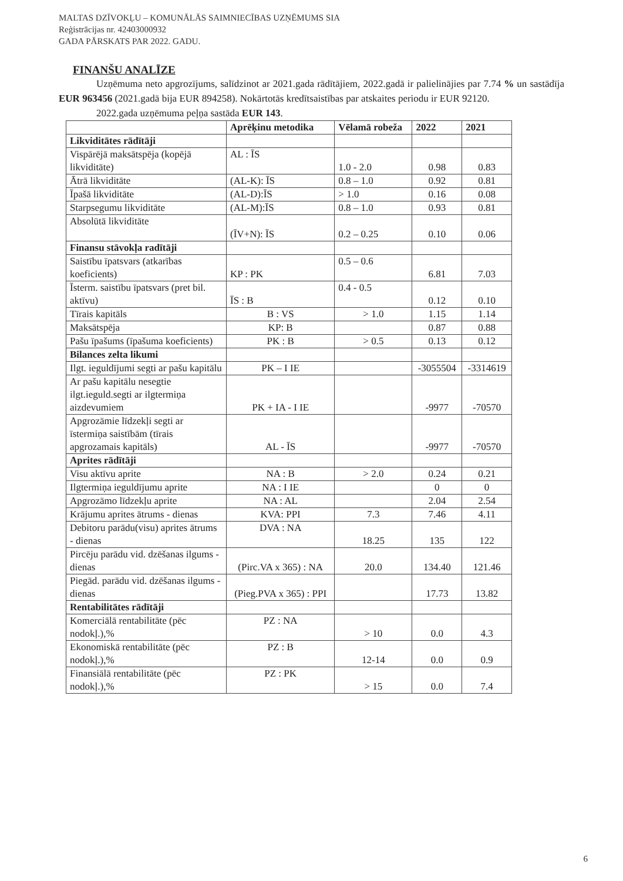MALTAS DZĪVOKĻU – KOMUNĀLĀS SAIMNIECĪBAS UZŅĒMUMS SIA
Reģistrācijas nr. 42403000932
GADA PĀRSKATS PAR 2022. GADU.
FINANŠU ANALĪZE
Uzņēmuma neto apgrozījums, salīdzinot ar 2021.gada rādītājiem, 2022.gadā ir palielinājies par 7.74 % un sastādīja EUR 963456 (2021.gadā bija EUR 894258). Nokārtotās kredītsaistības par atskaites periodu ir EUR 92120.
2022.gada uzņēmuma peļņa sastāda EUR 143.
| | Aprēķinu metodika | Vēlamā robeža | 2022 | 2021 |
| --- | --- | --- | --- | --- |
| Likviditātes rādītāji | | | | |
| Vispārējā maksātspēja (kopējā likviditāte) | AL : ĪS | 1.0 - 2.0 | 0.98 | 0.83 |
| Ātrā likviditāte | (AL-K): ĪS | 0.8 – 1.0 | 0.92 | 0.81 |
| Īpašā likviditāte | (AL-D):ĪS | > 1.0 | 0.16 | 0.08 |
| Starpsegumu likviditāte | (AL-M):ĪS | 0.8 – 1.0 | 0.93 | 0.81 |
| Absolūtā likviditāte | (ĪV+N): ĪS | 0.2 – 0.25 | 0.10 | 0.06 |
| Finansu stāvokļa radītāji | | | | |
| Saistību īpatsvars (atkarības koeficients) | KP : PK | 0.5 – 0.6 | 6.81 | 7.03 |
| Īsterm. saistību īpatsvars (pret bil. aktīvu) | ĪS : B | 0.4 - 0.5 | 0.12 | 0.10 |
| Tīrais kapitāls | B : VS | > 1.0 | 1.15 | 1.14 |
| Maksātspēja | KP: B | | 0.87 | 0.88 |
| Pašu īpašums (īpašuma koeficients) | PK : B | > 0.5 | 0.13 | 0.12 |
| Bilances zelta likumi | | | | |
| Ilgt. ieguldījumi segti ar pašu kapitālu | PK – I IE | | -3055504 | -3314619 |
| Ar pašu kapitālu nesegtie ilgt.ieguld.segti ar ilgtermiņa aizdevumiem | PK + IA - I IE | | -9977 | -70570 |
| Apgrozāmie līdzekļi segti ar īstermiņa saistībām (tīrais apgrozamais kapitāls) | AL - ĪS | | -9977 | -70570 |
| Aprites rādītāji | | | | |
| Visu aktīvu aprite | NA : B | > 2.0 | 0.24 | 0.21 |
| Ilgtermiņa ieguldījumu aprite | NA : I IE | | 0 | 0 |
| Apgrozāmo līdzekļu aprite | NA : AL | | 2.04 | 2.54 |
| Krājumu aprites ātrums - dienas | KVA: PPI | 7.3 | 7.46 | 4.11 |
| Debitoru parādu(visu) aprites ātrums - dienas | DVA : NA | 18.25 | 135 | 122 |
| Pircēju parādu vid. dzēšanas ilgums - dienas | (Pirc.VA x 365) : NA | 20.0 | 134.40 | 121.46 |
| Piegād. parādu vid. dzēšanas ilgums - dienas | (Pieg.PVA x 365) : PPI | | 17.73 | 13.82 |
| Rentabilitātes rādītāji | | | | |
| Komerciālā rentabilitāte (pēc nodokļ.),% | PZ : NA | > 10 | 0.0 | 4.3 |
| Ekonomiskā rentabilitāte (pēc nodokļ.),% | PZ : B | 12-14 | 0.0 | 0.9 |
| Finansiālā rentabilitāte (pēc nodokļ.),% | PZ : PK | > 15 | 0.0 | 7.4 |
6